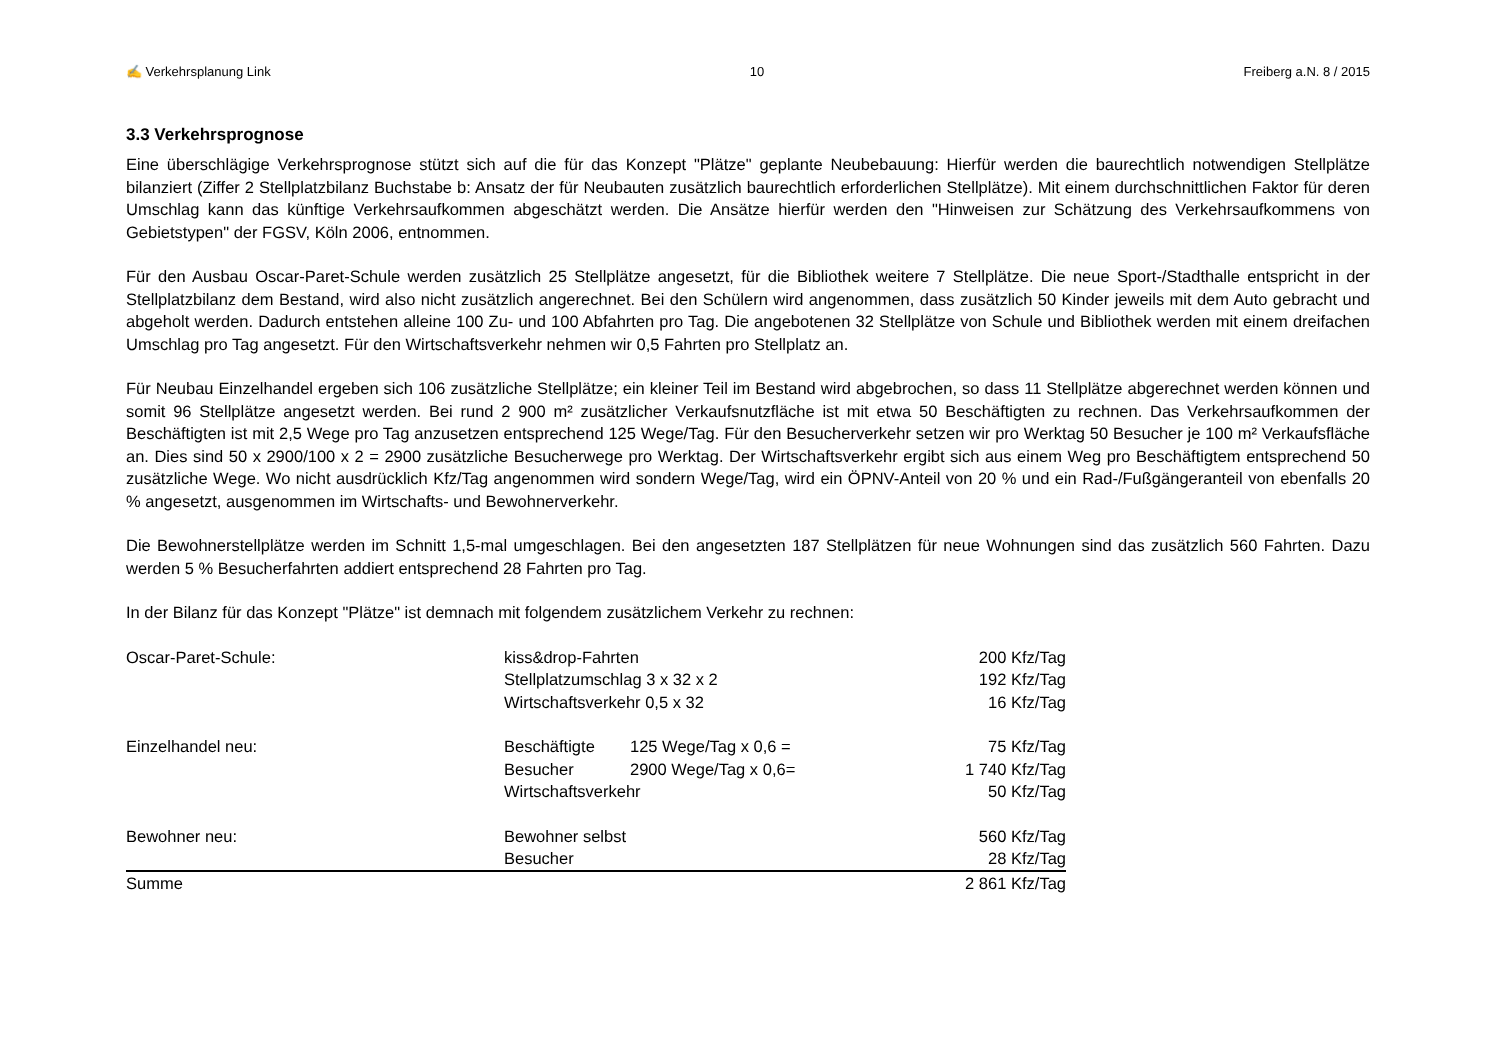✍ Verkehrsplanung Link 10 Freiberg a.N. 8 / 2015
3.3 Verkehrsprognose
Eine überschlägige Verkehrsprognose stützt sich auf die für das Konzept "Plätze" geplante Neubebauung: Hierfür werden die baurechtlich notwendigen Stellplätze bilanziert (Ziffer 2 Stellplatzbilanz Buchstabe b: Ansatz der für Neubauten zusätzlich baurechtlich erforderlichen Stellplätze). Mit einem durchschnittlichen Faktor für deren Umschlag kann das künftige Verkehrsaufkommen abgeschätzt werden. Die Ansätze hierfür werden den "Hinweisen zur Schätzung des Verkehrsaufkommens von Gebietstypen" der FGSV, Köln 2006, entnommen.
Für den Ausbau Oscar-Paret-Schule werden zusätzlich 25 Stellplätze angesetzt, für die Bibliothek weitere 7 Stellplätze. Die neue Sport-/Stadthalle entspricht in der Stellplatzbilanz dem Bestand, wird also nicht zusätzlich angerechnet. Bei den Schülern wird angenommen, dass zusätzlich 50 Kinder jeweils mit dem Auto gebracht und abgeholt werden. Dadurch entstehen alleine 100 Zu- und 100 Abfahrten pro Tag. Die angebotenen 32 Stellplätze von Schule und Bibliothek werden mit einem dreifachen Umschlag pro Tag angesetzt. Für den Wirtschaftsverkehr nehmen wir 0,5 Fahrten pro Stellplatz an.
Für Neubau Einzelhandel ergeben sich 106 zusätzliche Stellplätze; ein kleiner Teil im Bestand wird abgebrochen, so dass 11 Stellplätze abgerechnet werden können und somit 96 Stellplätze angesetzt werden. Bei rund 2 900 m² zusätzlicher Verkaufsnutzfläche ist mit etwa 50 Beschäftigten zu rechnen. Das Verkehrsaufkommen der Beschäftigten ist mit 2,5 Wege pro Tag anzusetzen entsprechend 125 Wege/Tag. Für den Besucherverkehr setzen wir pro Werktag 50 Besucher je 100 m² Verkaufsfläche an. Dies sind 50 x 2900/100 x 2 = 2900 zusätzliche Besucherwege pro Werktag. Der Wirtschaftsverkehr ergibt sich aus einem Weg pro Beschäftigtem entsprechend 50 zusätzliche Wege. Wo nicht ausdrücklich Kfz/Tag angenommen wird sondern Wege/Tag, wird ein ÖPNV-Anteil von 20 % und ein Rad-/Fußgängeranteil von ebenfalls 20 % angesetzt, ausgenommen im Wirtschafts- und Bewohnerverkehr.
Die Bewohnerstellplätze werden im Schnitt 1,5-mal umgeschlagen. Bei den angesetzten 187 Stellplätzen für neue Wohnungen sind das zusätzlich 560 Fahrten. Dazu werden 5 % Besucherfahrten addiert entsprechend 28 Fahrten pro Tag.
In der Bilanz für das Konzept "Plätze" ist demnach mit folgendem zusätzlichem Verkehr zu rechnen:
| Oscar-Paret-Schule: | kiss&drop-Fahrten | | 200 Kfz/Tag |
| | Stellplatzumschlag 3 x 32 x 2 | | 192 Kfz/Tag |
| | Wirtschaftsverkehr 0,5 x 32 | | 16 Kfz/Tag |
| Einzelhandel neu: | Beschäftigte | 125 Wege/Tag x 0,6 = | 75 Kfz/Tag |
| | Besucher | 2900 Wege/Tag x 0,6= | 1 740 Kfz/Tag |
| | Wirtschaftsverkehr | | 50 Kfz/Tag |
| Bewohner neu: | Bewohner selbst | | 560 Kfz/Tag |
| | Besucher | | 28 Kfz/Tag |
| Summe | | | 2 861 Kfz/Tag |